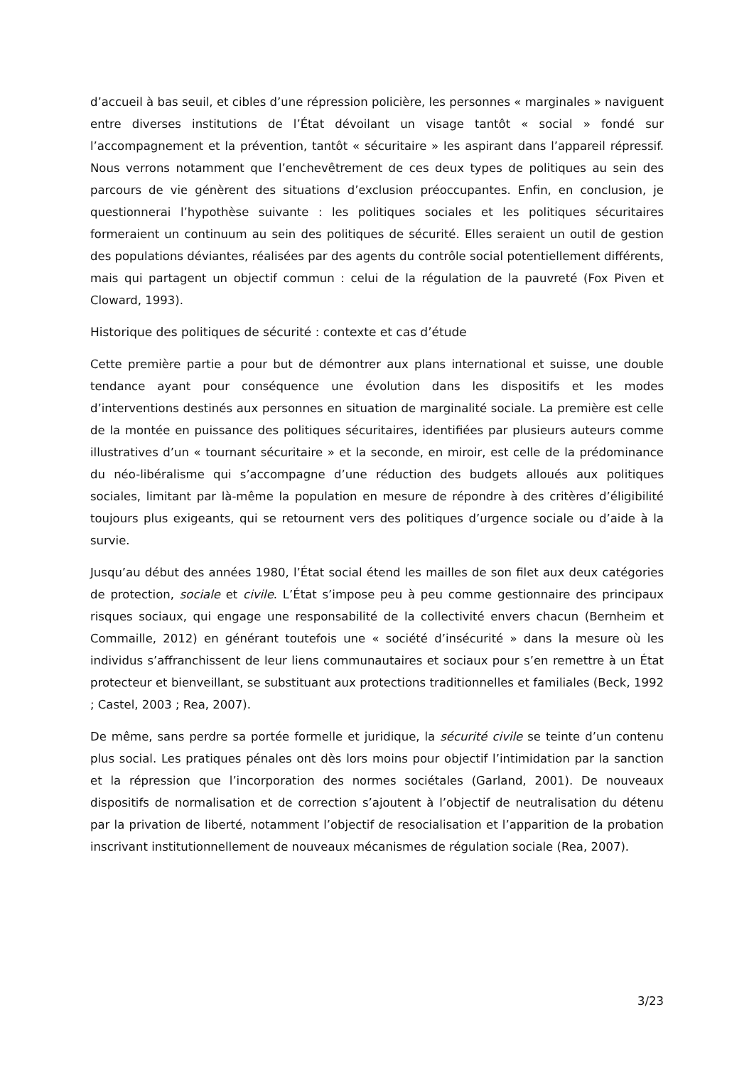d’accueil à bas seuil, et cibles d’une répression policière, les personnes « marginales » naviguent entre diverses institutions de l’État dévoilant un visage tantôt « social » fondé sur l’accompagnement et la prévention, tantôt « sécuritaire » les aspirant dans l’appareil répressif. Nous verrons notamment que l’enchevêtrement de ces deux types de politiques au sein des parcours de vie génèrent des situations d’exclusion préoccupantes. Enfin, en conclusion, je questionnerai l’hypothèse suivante : les politiques sociales et les politiques sécuritaires formeraient un continuum au sein des politiques de sécurité. Elles seraient un outil de gestion des populations déviantes, réalisées par des agents du contrôle social potentiellement différents, mais qui partagent un objectif commun : celui de la régulation de la pauvreté (Fox Piven et Cloward, 1993).
Historique des politiques de sécurité : contexte et cas d’étude
Cette première partie a pour but de démontrer aux plans international et suisse, une double tendance ayant pour conséquence une évolution dans les dispositifs et les modes d’interventions destinés aux personnes en situation de marginalité sociale. La première est celle de la montée en puissance des politiques sécuritaires, identifiées par plusieurs auteurs comme illustratives d’un « tournant sécuritaire » et la seconde, en miroir, est celle de la prédominance du néo-libéralisme qui s’accompagne d’une réduction des budgets alloués aux politiques sociales, limitant par là-même la population en mesure de répondre à des critères d’éligibilité toujours plus exigeants, qui se retournent vers des politiques d’urgence sociale ou d’aide à la survie.
Jusqu’au début des années 1980, l’État social étend les mailles de son filet aux deux catégories de protection, sociale et civile. L’État s’impose peu à peu comme gestionnaire des principaux risques sociaux, qui engage une responsabilité de la collectivité envers chacun (Bernheim et Commaille, 2012) en générant toutefois une « société d’insécurité » dans la mesure où les individus s’affranchissent de leur liens communautaires et sociaux pour s’en remettre à un État protecteur et bienveillant, se substituant aux protections traditionnelles et familiales (Beck, 1992 ; Castel, 2003 ; Rea, 2007).
De même, sans perdre sa portée formelle et juridique, la sécurité civile se teinte d’un contenu plus social. Les pratiques pénales ont dès lors moins pour objectif l’intimidation par la sanction et la répression que l’incorporation des normes sociétales (Garland, 2001). De nouveaux dispositifs de normalisation et de correction s’ajoutent à l’objectif de neutralisation du détenu par la privation de liberté, notamment l’objectif de resocialisation et l’apparition de la probation inscrivant institutionnellement de nouveaux mécanismes de régulation sociale (Rea, 2007).
3/23